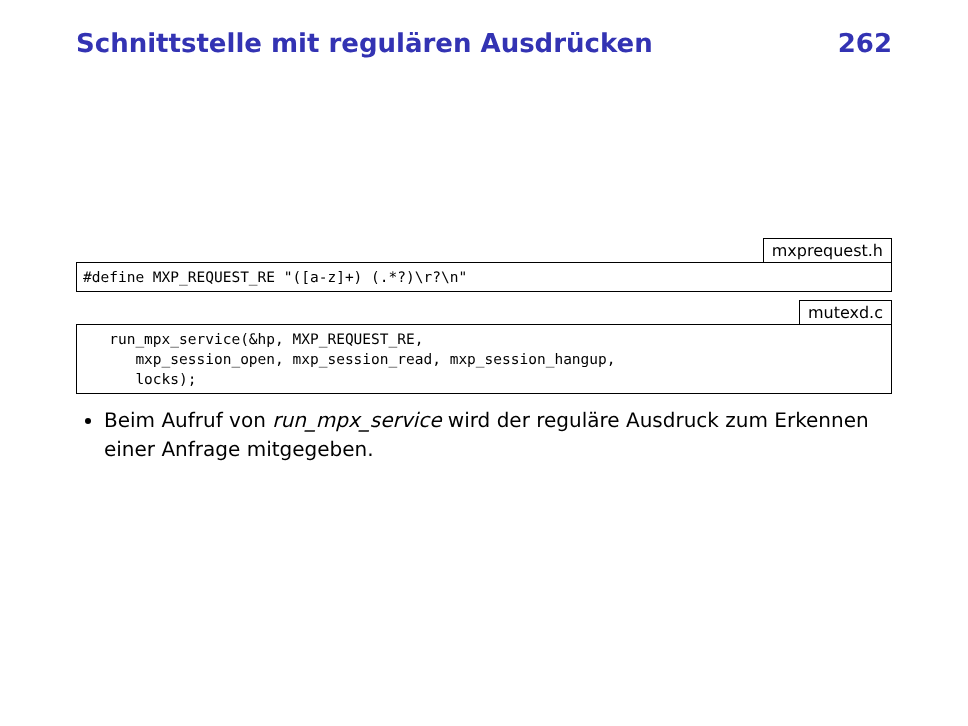Schnittstelle mit regulären Ausdrücken 262
mxprequest.h
#define MXP_REQUEST_RE "([a-z]+) (.*?)\r?\n"
mutexd.c
   run_mpx_service(&hp, MXP_REQUEST_RE,
      mxp_session_open, mxp_session_read, mxp_session_hangup,
      locks);
Beim Aufruf von run_mpx_service wird der reguläre Ausdruck zum Erkennen einer Anfrage mitgegeben.